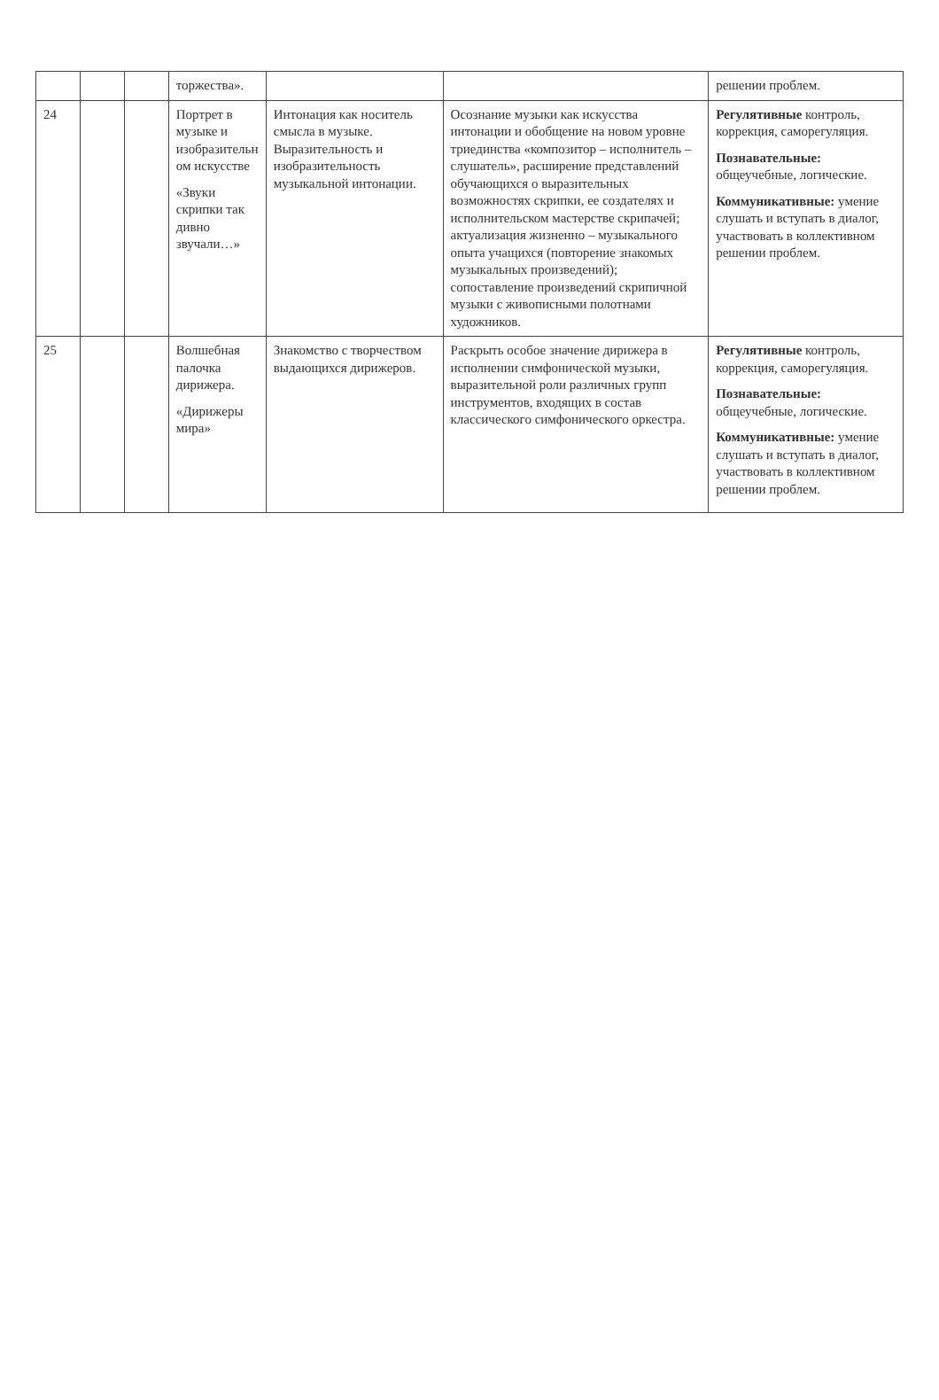| | | | торжества». | | | решении проблем. |
| 24 | | | Портрет в музыке и изобразительн ом искусстве «Звуки скрипки так дивно звучали…» | Интонация как носитель смысла в музыке. Выразительность и изобразительность музыкальной интонации. | Осознание музыки как искусства интонации и обобщение на новом уровне триединства «композитор – исполнитель – слушатель», расширение представлений обучающихся о выразительных возможностях скрипки, ее создателях и исполнительском мастерстве скрипачей; актуализация жизненно – музыкального опыта учащихся (повторение знакомых музыкальных произведений); сопоставление произведений скрипичной музыки с живописными полотнами художников. | Регулятивные контроль, коррекция, саморегуляция. Познавательные: общеучебные, логические. Коммуникативные: умение слушать и вступать в диалог, участвовать в коллективном решении проблем. |
| 25 | | | Волшебная палочка дирижера. «Дирижеры мира» | Знакомство с творчеством выдающихся дирижеров. | Раскрыть особое значение дирижера в исполнении симфонической музыки, выразительной роли различных групп инструментов, входящих в состав классического симфонического оркестра. | Регулятивные контроль, коррекция, саморегуляция. Познавательные: общеучебные, логические. Коммуникативные: умение слушать и вступать в диалог, участвовать в коллективном решении проблем. |